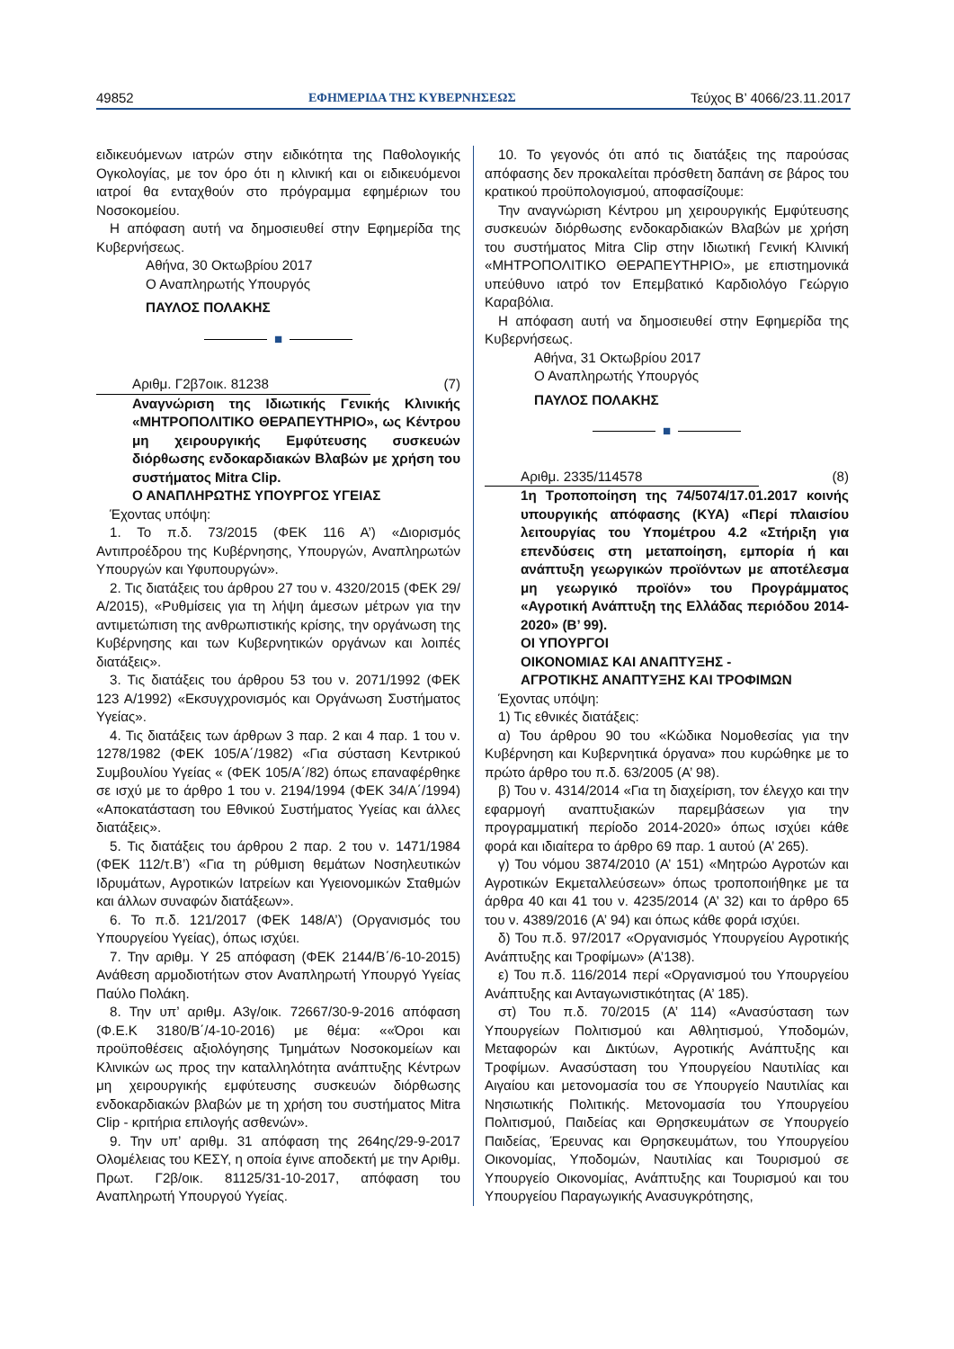49852 ΕΦΗΜΕΡΙΔΑ ΤΗΣ ΚΥΒΕΡΝΗΣΕΩΣ Τεύχος B’ 4066/23.11.2017
ειδικευόμενων ιατρών στην ειδικότητα της Παθολογικής Ογκολογίας, με τον όρο ότι η κλινική και οι ειδικευόμενοι ιατροί θα ενταχθούν στο πρόγραμμα εφημέριων του Νοσοκομείου.
Η απόφαση αυτή να δημοσιευθεί στην Εφημερίδα της Κυβερνήσεως.
Αθήνα, 30 Οκτωβρίου 2017
Ο Αναπληρωτής Υπουργός
ΠΑΥΛΟΣ ΠΟΛΑΚΗΣ
■
Αριθμ. Γ2β7οικ. 81238 (7)
Αναγνώριση της Ιδιωτικής Γενικής Κλινικής «ΜΗΤΡΟΠΟΛΙΤΙΚΟ ΘΕΡΑΠΕΥΤΗΡΙΟ», ως Κέντρου μη χειρουργικής Εμφύτευσης συσκευών διόρθωσης ενδοκαρδιακών Βλαβών με χρήση του συστήματος Mitra Clip.
Ο ΑΝΑΠΛΗΡΩΤΗΣ ΥΠΟΥΡΓΟΣ ΥΓΕΙΑΣ
Έχοντας υπόψη:
1. Το π.δ. 73/2015 (ΦΕΚ 116 Α’) «Διορισμός Αντιπροέδρου της Κυβέρνησης, Υπουργών, Αναπληρωτών Υπουργών και Υφυπουργών».
2. Τις διατάξεις του άρθρου 27 του ν. 4320/2015 (ΦΕΚ 29/Α/2015), «Ρυθμίσεις για τη λήψη άμεσων μέτρων για την αντιμετώπιση της ανθρωπιστικής κρίσης, την οργάνωση της Κυβέρνησης και των Κυβερνητικών οργάνων και λοιπές διατάξεις».
3. Τις διατάξεις του άρθρου 53 του ν. 2071/1992 (ΦΕΚ 123 Α/1992) «Εκσυγχρονισμός και Οργάνωση Συστήματος Υγείας».
4. Τις διατάξεις των άρθρων 3 παρ. 2 και 4 παρ. 1 του ν. 1278/1982 (ΦΕΚ 105/Α΄/1982) «Για σύσταση Κεντρικού Συμβουλίου Υγείας « (ΦΕΚ 105/Α΄/82) όπως επαναφέρθηκε σε ισχύ με το άρθρο 1 του ν. 2194/1994 (ΦΕΚ 34/Α΄/1994) «Αποκατάσταση του Εθνικού Συστήματος Υγείας και άλλες διατάξεις».
5. Τις διατάξεις του άρθρου 2 παρ. 2 του ν. 1471/1984 (ΦΕΚ 112/τ.Β’) «Για τη ρύθμιση θεμάτων Νοσηλευτικών Ιδρυμάτων, Αγροτικών Ιατρείων και Υγειονομικών Σταθμών και άλλων συναφών διατάξεων».
6. Το π.δ. 121/2017 (ΦΕΚ 148/Α’) (Οργανισμός του Υπουργείου Υγείας), όπως ισχύει.
7. Την αριθμ. Υ 25 απόφαση (ΦΕΚ 2144/Β΄/6-10-2015) Ανάθεση αρμοδιοτήτων στον Αναπληρωτή Υπουργό Υγείας Παύλο Πολάκη.
8. Την υπ’ αριθμ. Α3γ/οικ. 72667/30-9-2016 απόφαση (Φ.Ε.Κ 3180/Β΄/4-10-2016) με θέμα: ««Όροι και προϋποθέσεις αξιολόγησης Τμημάτων Νοσοκομείων και Κλινικών ως προς την καταλληλότητα ανάπτυξης Κέντρων μη χειρουργικής εμφύτευσης συσκευών διόρθωσης ενδοκαρδιακών βλαβών με τη χρήση του συστήματος Mitra Clip - κριτήρια επιλογής ασθενών».
9. Την υπ’ αριθμ. 31 απόφαση της 264ης/29-9-2017 Ολομέλειας του ΚΕΣΥ, η οποία έγινε αποδεκτή με την Αριθμ. Πρωτ. Γ2β/οικ. 81125/31-10-2017, απόφαση του Αναπληρωτή Υπουργού Υγείας.
10. Το γεγονός ότι από τις διατάξεις της παρούσας απόφασης δεν προκαλείται πρόσθετη δαπάνη σε βάρος του κρατικού προϋπολογισμού, αποφασίζουμε:
Την αναγνώριση Κέντρου μη χειρουργικής Εμφύτευσης συσκευών διόρθωσης ενδοκαρδιακών Βλαβών με χρήση του συστήματος Mitra Clip στην Ιδιωτική Γενική Κλινική «ΜΗΤΡΟΠΟΛΙΤΙΚΟ ΘΕΡΑΠΕΥΤΗΡΙΟ», με επιστημονικά υπεύθυνο ιατρό τον Επεμβατικό Καρδιολόγο Γεώργιο Καραβόλια.
Η απόφαση αυτή να δημοσιευθεί στην Εφημερίδα της Κυβερνήσεως.
Αθήνα, 31 Οκτωβρίου 2017
Ο Αναπληρωτής Υπουργός
ΠΑΥΛΟΣ ΠΟΛΑΚΗΣ
■
Αριθμ. 2335/114578 (8)
1η Τροποποίηση της 74/5074/17.01.2017 κοινής υπουργικής απόφασης (ΚΥΑ) «Περί πλαισίου λειτουργίας του Υπομέτρου 4.2 «Στήριξη για επενδύσεις στη μεταποίηση, εμπορία ή και ανάπτυξη γεωργικών προϊόντων με αποτέλεσμα μη γεωργικό προϊόν» του Προγράμματος «Αγροτική Ανάπτυξη της Ελλάδας περιόδου 2014-2020» (Β’ 99).
ΟΙ ΥΠΟΥΡΓΟΙ
ΟΙΚΟΝΟΜΙΑΣ ΚΑΙ ΑΝΑΠΤΥΞΗΣ -
ΑΓΡΟΤΙΚΗΣ ΑΝΑΠΤΥΞΗΣ ΚΑΙ ΤΡΟΦΙΜΩΝ
Έχοντας υπόψη:
1) Τις εθνικές διατάξεις:
α) Του άρθρου 90 του «Κώδικα Νομοθεσίας για την Κυβέρνηση και Κυβερνητικά όργανα» που κυρώθηκε με το πρώτο άρθρο του π.δ. 63/2005 (Α’ 98).
β) Του ν. 4314/2014 «Για τη διαχείριση, τον έλεγχο και την εφαρμογή αναπτυξιακών παρεμβάσεων για την προγραμματική περίοδο 2014-2020» όπως ισχύει κάθε φορά και ιδιαίτερα το άρθρο 69 παρ. 1 αυτού (Α’ 265).
γ) Του νόμου 3874/2010 (Α’ 151) «Μητρώο Αγροτών και Αγροτικών Εκμεταλλεύσεων» όπως τροποποιήθηκε με τα άρθρα 40 και 41 του ν. 4235/2014 (Α’ 32) και το άρθρο 65 του ν. 4389/2016 (Α’ 94) και όπως κάθε φορά ισχύει.
δ) Του π.δ. 97/2017 «Οργανισμός Υπουργείου Αγροτικής Ανάπτυξης και Τροφίμων» (Α’138).
ε) Του π.δ. 116/2014 περί «Οργανισμού του Υπουργείου Ανάπτυξης και Ανταγωνιστικότητας (Α’ 185).
στ) Του π.δ. 70/2015 (Α’ 114) «Ανασύσταση των Υπουργείων Πολιτισμού και Αθλητισμού, Υποδομών, Μεταφορών και Δικτύων, Αγροτικής Ανάπτυξης και Τροφίμων. Ανασύσταση του Υπουργείου Ναυτιλίας και Αιγαίου και μετονομασία του σε Υπουργείο Ναυτιλίας και Νησιωτικής Πολιτικής. Μετονομασία του Υπουργείου Πολιτισμού, Παιδείας και Θρησκευμάτων σε Υπουργείο Παιδείας, Έρευνας και Θρησκευμάτων, του Υπουργείου Οικονομίας, Υποδομών, Ναυτιλίας και Τουρισμού σε Υπουργείο Οικονομίας, Ανάπτυξης και Τουρισμού και του Υπουργείου Παραγωγικής Ανασυγκρότησης,